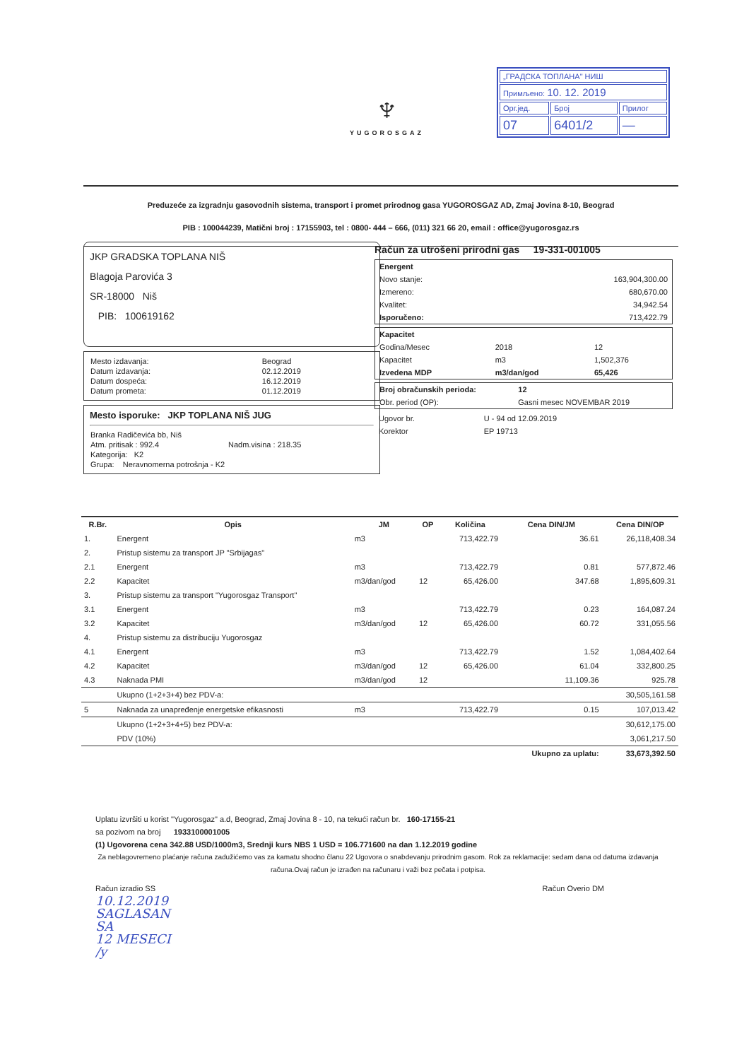| „ГРАДСКА ТОПЛАНА" НИШ | | |
| Примљено: 10. 12. 2019 | | |
| Орг.јед. | Број | Прилог |
| 07 | 6401/2 | — |
♆
YUGOROSGAZ
Preduzeće za izgradnju gasovodnih sistema, transport i promet prirodnog gasa YUGOROSGAZ AD, Zmaj Jovina 8-10, Beograd
PIB : 100044239, Matični broj : 17155903, tel : 0800- 444 – 666, (011) 321 66 20, email : office@yugorosgaz.rs
JKP GRADSKA TOPLANA NIŠ
Blagoja Parovića 3
SR-18000 Niš
PIB: 100619162
| Mesto izdavanja: | Beograd |
| Datum izdavanja: | 02.12.2019 |
| Datum dospeća: | 16.12.2019 |
| Datum prometa: | 01.12.2019 |
Mesto isporuke: JKP TOPLANA NIŠ JUG
| Branka Radičevića bb, Niš | |
| Atm. pritisak : 992.4 | Nadm.visina : 218.35 |
| Kategorija: K2 | |
| Grupa: Neravnomerna potrošnja - K2 | |
Račun za utrošeni prirodni gas 19-331-001005
| Energent | |
| Novo stanje: | 163,904,300.00 |
| Izmereno: | 680,670.00 |
| Kvalitet: | 34,942.54 |
| Isporučeno: | 713,422.79 |
| Kapacitet | | |
| Godina/Mesec | 2018 | 12 |
| Kapacitet | m3 | 1,502,376 |
| Izvedena MDP | m3/dan/god | 65,426 |
| Broj obračunskih perioda: | 12 |
| Obr. period (OP): | Gasni mesec NOVEMBAR 2019 |
| Ugovor br. | U - 94 od 12.09.2019 |
| Korektor | EP 19713 |
| R.Br. | Opis | JM | OP | Količina | Cena DIN/JM | Cena DIN/OP |
| --- | --- | --- | --- | --- | --- | --- |
| 1. | Energent | m3 | | 713,422.79 | 36.61 | 26,118,408.34 |
| 2. | Pristup sistemu za transport JP "Srbijagas" | | | | | |
| 2.1 | Energent | m3 | | 713,422.79 | 0.81 | 577,872.46 |
| 2.2 | Kapacitet | m3/dan/god | 12 | 65,426.00 | 347.68 | 1,895,609.31 |
| 3. | Pristup sistemu za transport "Yugorosgaz Transport" | | | | | |
| 3.1 | Energent | m3 | | 713,422.79 | 0.23 | 164,087.24 |
| 3.2 | Kapacitet | m3/dan/god | 12 | 65,426.00 | 60.72 | 331,055.56 |
| 4. | Pristup sistemu za distribuciju Yugorosgaz | | | | | |
| 4.1 | Energent | m3 | | 713,422.79 | 1.52 | 1,084,402.64 |
| 4.2 | Kapacitet | m3/dan/god | 12 | 65,426.00 | 61.04 | 332,800.25 |
| 4.3 | Naknada PMI | m3/dan/god | 12 | | 11,109.36 | 925.78 |
| | Ukupno (1+2+3+4) bez PDV-a: | | | | | 30,505,161.58 |
| 5 | Naknada za unapređenje energetske efikasnosti | m3 | | 713,422.79 | 0.15 | 107,013.42 |
| | Ukupno (1+2+3+4+5) bez PDV-a: | | | | | 30,612,175.00 |
| | PDV (10%) | | | | | 3,061,217.50 |
| | | | | | Ukupno za uplatu: | 33,673,392.50 |
Uplatu izvršiti u korist "Yugorosgaz" a.d, Beograd, Zmaj Jovina 8 - 10, na tekući račun br. 160-17155-21
sa pozivom na broj 1933100001005
(1) Ugovorena cena 342.88 USD/1000m3, Srednji kurs NBS 1 USD = 106.771600 na dan 1.12.2019 godine
Za neblagovremeno plaćanje računa zadužićemo vas za kamatu shodno članu 22 Ugovora o snabdevanju prirodnim gasom. Rok za reklamacije: sedam dana od datuma izdavanja računa.Ovaj račun je izrađen na računaru i važi bez pečata i potpisa.
Račun izradio SS Račun Overio DM
10.12.2019
SAGLASAN
SA
12 MESECI
/y